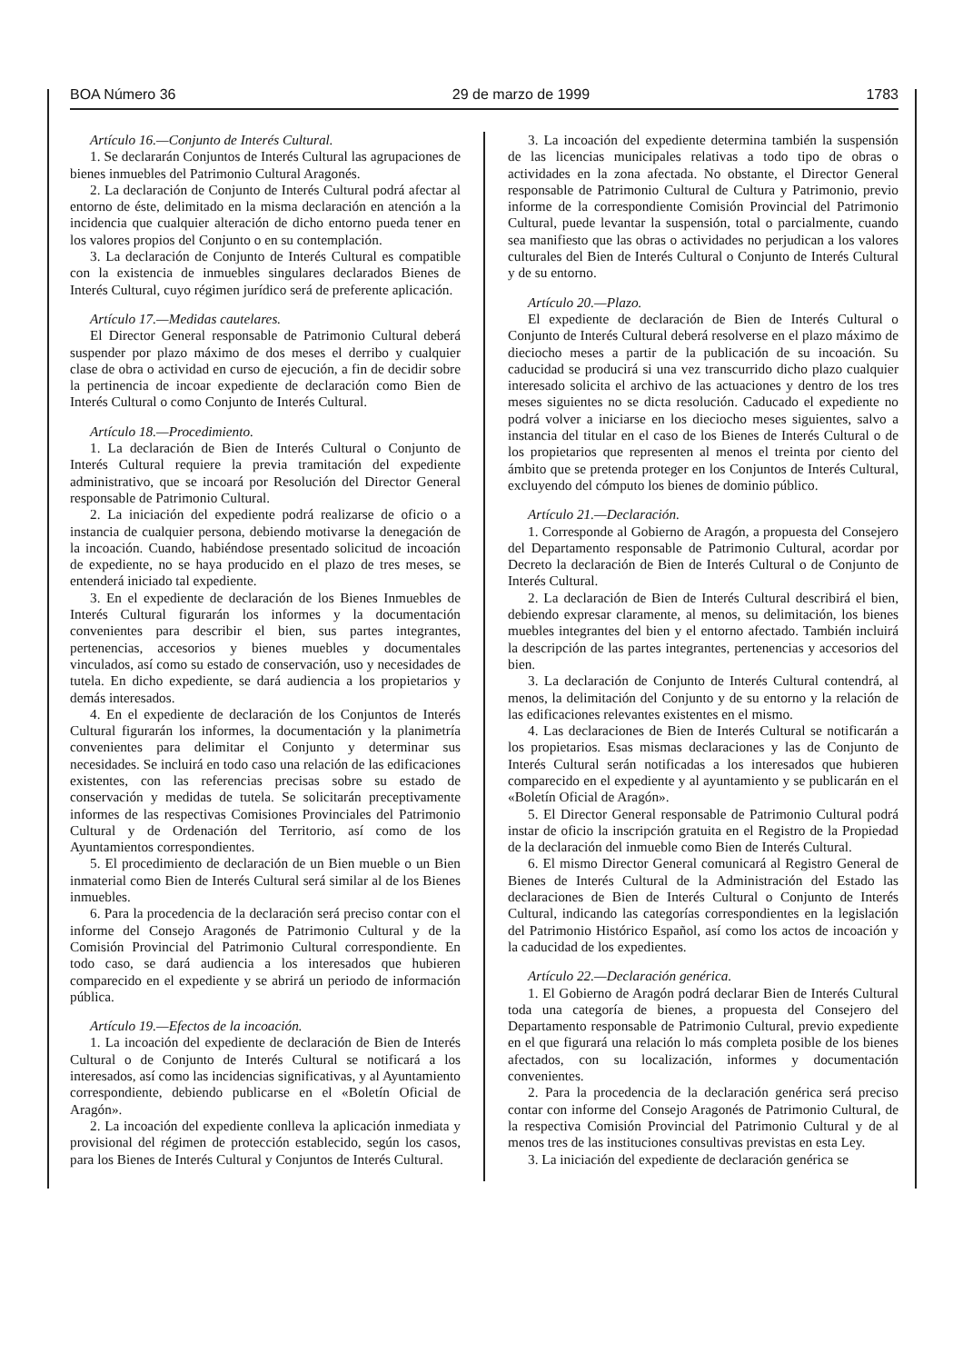BOA Número 36 29 de marzo de 1999 1783
Artículo 16.—Conjunto de Interés Cultural.
1. Se declararán Conjuntos de Interés Cultural las agrupaciones de bienes inmuebles del Patrimonio Cultural Aragonés.
2. La declaración de Conjunto de Interés Cultural podrá afectar al entorno de éste, delimitado en la misma declaración en atención a la incidencia que cualquier alteración de dicho entorno pueda tener en los valores propios del Conjunto o en su contemplación.
3. La declaración de Conjunto de Interés Cultural es compatible con la existencia de inmuebles singulares declarados Bienes de Interés Cultural, cuyo régimen jurídico será de preferente aplicación.
Artículo 17.—Medidas cautelares.
El Director General responsable de Patrimonio Cultural deberá suspender por plazo máximo de dos meses el derribo y cualquier clase de obra o actividad en curso de ejecución, a fin de decidir sobre la pertinencia de incoar expediente de declaración como Bien de Interés Cultural o como Conjunto de Interés Cultural.
Artículo 18.—Procedimiento.
1. La declaración de Bien de Interés Cultural o Conjunto de Interés Cultural requiere la previa tramitación del expediente administrativo, que se incoará por Resolución del Director General responsable de Patrimonio Cultural.
2. La iniciación del expediente podrá realizarse de oficio o a instancia de cualquier persona, debiendo motivarse la denegación de la incoación. Cuando, habiéndose presentado solicitud de incoación de expediente, no se haya producido en el plazo de tres meses, se entenderá iniciado tal expediente.
3. En el expediente de declaración de los Bienes Inmuebles de Interés Cultural figurarán los informes y la documentación convenientes para describir el bien, sus partes integrantes, pertenencias, accesorios y bienes muebles y documentales vinculados, así como su estado de conservación, uso y necesidades de tutela. En dicho expediente, se dará audiencia a los propietarios y demás interesados.
4. En el expediente de declaración de los Conjuntos de Interés Cultural figurarán los informes, la documentación y la planimetría convenientes para delimitar el Conjunto y determinar sus necesidades. Se incluirá en todo caso una relación de las edificaciones existentes, con las referencias precisas sobre su estado de conservación y medidas de tutela. Se solicitarán preceptivamente informes de las respectivas Comisiones Provinciales del Patrimonio Cultural y de Ordenación del Territorio, así como de los Ayuntamientos correspondientes.
5. El procedimiento de declaración de un Bien mueble o un Bien inmaterial como Bien de Interés Cultural será similar al de los Bienes inmuebles.
6. Para la procedencia de la declaración será preciso contar con el informe del Consejo Aragonés de Patrimonio Cultural y de la Comisión Provincial del Patrimonio Cultural correspondiente. En todo caso, se dará audiencia a los interesados que hubieren comparecido en el expediente y se abrirá un periodo de información pública.
Artículo 19.—Efectos de la incoación.
1. La incoación del expediente de declaración de Bien de Interés Cultural o de Conjunto de Interés Cultural se notificará a los interesados, así como las incidencias significativas, y al Ayuntamiento correspondiente, debiendo publicarse en el «Boletín Oficial de Aragón».
2. La incoación del expediente conlleva la aplicación inmediata y provisional del régimen de protección establecido, según los casos, para los Bienes de Interés Cultural y Conjuntos de Interés Cultural.
3. La incoación del expediente determina también la suspensión de las licencias municipales relativas a todo tipo de obras o actividades en la zona afectada. No obstante, el Director General responsable de Patrimonio Cultural de Cultura y Patrimonio, previo informe de la correspondiente Comisión Provincial del Patrimonio Cultural, puede levantar la suspensión, total o parcialmente, cuando sea manifiesto que las obras o actividades no perjudican a los valores culturales del Bien de Interés Cultural o Conjunto de Interés Cultural y de su entorno.
Artículo 20.—Plazo.
El expediente de declaración de Bien de Interés Cultural o Conjunto de Interés Cultural deberá resolverse en el plazo máximo de dieciocho meses a partir de la publicación de su incoación. Su caducidad se producirá si una vez transcurrido dicho plazo cualquier interesado solicita el archivo de las actuaciones y dentro de los tres meses siguientes no se dicta resolución. Caducado el expediente no podrá volver a iniciarse en los dieciocho meses siguientes, salvo a instancia del titular en el caso de los Bienes de Interés Cultural o de los propietarios que representen al menos el treinta por ciento del ámbito que se pretenda proteger en los Conjuntos de Interés Cultural, excluyendo del cómputo los bienes de dominio público.
Artículo 21.—Declaración.
1. Corresponde al Gobierno de Aragón, a propuesta del Consejero del Departamento responsable de Patrimonio Cultural, acordar por Decreto la declaración de Bien de Interés Cultural o de Conjunto de Interés Cultural.
2. La declaración de Bien de Interés Cultural describirá el bien, debiendo expresar claramente, al menos, su delimitación, los bienes muebles integrantes del bien y el entorno afectado. También incluirá la descripción de las partes integrantes, pertenencias y accesorios del bien.
3. La declaración de Conjunto de Interés Cultural contendrá, al menos, la delimitación del Conjunto y de su entorno y la relación de las edificaciones relevantes existentes en el mismo.
4. Las declaraciones de Bien de Interés Cultural se notificarán a los propietarios. Esas mismas declaraciones y las de Conjunto de Interés Cultural serán notificadas a los interesados que hubieren comparecido en el expediente y al ayuntamiento y se publicarán en el «Boletín Oficial de Aragón».
5. El Director General responsable de Patrimonio Cultural podrá instar de oficio la inscripción gratuita en el Registro de la Propiedad de la declaración del inmueble como Bien de Interés Cultural.
6. El mismo Director General comunicará al Registro General de Bienes de Interés Cultural de la Administración del Estado las declaraciones de Bien de Interés Cultural o Conjunto de Interés Cultural, indicando las categorías correspondientes en la legislación del Patrimonio Histórico Español, así como los actos de incoación y la caducidad de los expedientes.
Artículo 22.—Declaración genérica.
1. El Gobierno de Aragón podrá declarar Bien de Interés Cultural toda una categoría de bienes, a propuesta del Consejero del Departamento responsable de Patrimonio Cultural, previo expediente en el que figurará una relación lo más completa posible de los bienes afectados, con su localización, informes y documentación convenientes.
2. Para la procedencia de la declaración genérica será preciso contar con informe del Consejo Aragonés de Patrimonio Cultural, de la respectiva Comisión Provincial del Patrimonio Cultural y de al menos tres de las instituciones consultivas previstas en esta Ley.
3. La iniciación del expediente de declaración genérica se